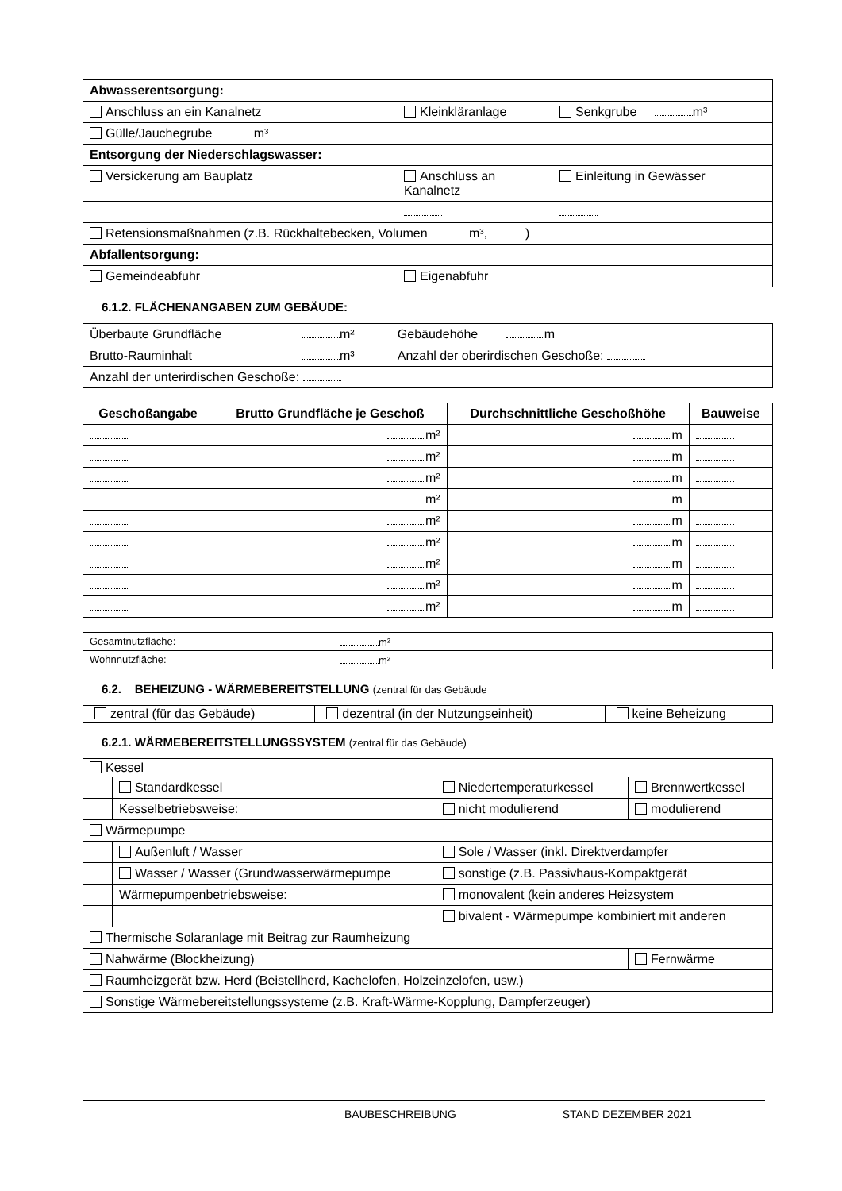| Abwasserentsorgung: | | |
| Anschluss an ein Kanalnetz | Kleinkläranlage | Senkgrube m³ |
| Gülle/Jauchegrube m³ | | |
| Entsorgung der Niederschlagswasser: | | |
| Versickerung am Bauplatz | Anschluss an Kanalnetz | Einleitung in Gewässer |
| Retensionsmaßnahmen (z.B. Rückhaltebecken, Volumen m³, ) | | |
| Abfallentsorgung: | | |
| Gemeindeabfuhr | Eigenabfuhr | |
6.1.2. FLÄCHENANGABEN ZUM GEBÄUDE:
| Überbaute Grundfläche | m² | Gebäudehöhe m |
| Brutto-Rauminhalt | m³ | Anzahl der oberirdischen Geschoße: |
| Anzahl der unterirdischen Geschoße: | | |
| Geschoßangabe | Brutto Grundfläche je Geschoß | Durchschnittliche Geschoßhöhe | Bauweise |
| --- | --- | --- | --- |
| | m² | m | |
| | m² | m | |
| | m² | m | |
| | m² | m | |
| | m² | m | |
| | m² | m | |
| | m² | m | |
| | m² | m | |
| | m² | m | |
| Gesamtnutzfläche: | m² |
| Wohnnutzfläche: | m² |
6.2. BEHEIZUNG - WÄRMEBEREITSTELLUNG (zentral für das Gebäude
| zentral (für das Gebäude) | dezentral (in der Nutzungseinheit) | keine Beheizung |
6.2.1. WÄRMEBEREITSTELLUNGSSYSTEM (zentral für das Gebäude)
| Kessel | | | |
| | Standardkessel | Niedertemperaturkessel | Brennwertkessel |
| | Kesselbetriebsweise: | nicht modulierend | modulierend |
| Wärmepumpe | | | |
| | Außenluft / Wasser | Sole / Wasser (inkl. Direktverdampfer | |
| | Wasser / Wasser (Grundwasserwärmepumpe | sonstige (z.B. Passivhaus-Kompaktgerät | |
| | Wärmepumpenbetriebsweise: | monovalent (kein anderes Heizsystem | |
| | | bivalent - Wärmepumpe kombiniert mit anderen | |
| Thermische Solaranlage mit Beitrag zur Raumheizung | | | |
| Nahwärme (Blockheizung) | | | Fernwärme |
| Raumheizgerät bzw. Herd (Beistellherd, Kachelofen, Holzeinzelofen, usw.) | | | |
| Sonstige Wärmebereitstellungssysteme (z.B. Kraft-Wärme-Kopplung, Dampferzeuger) | | | |
BAUBESCHREIBUNG STAND DEZEMBER 2021